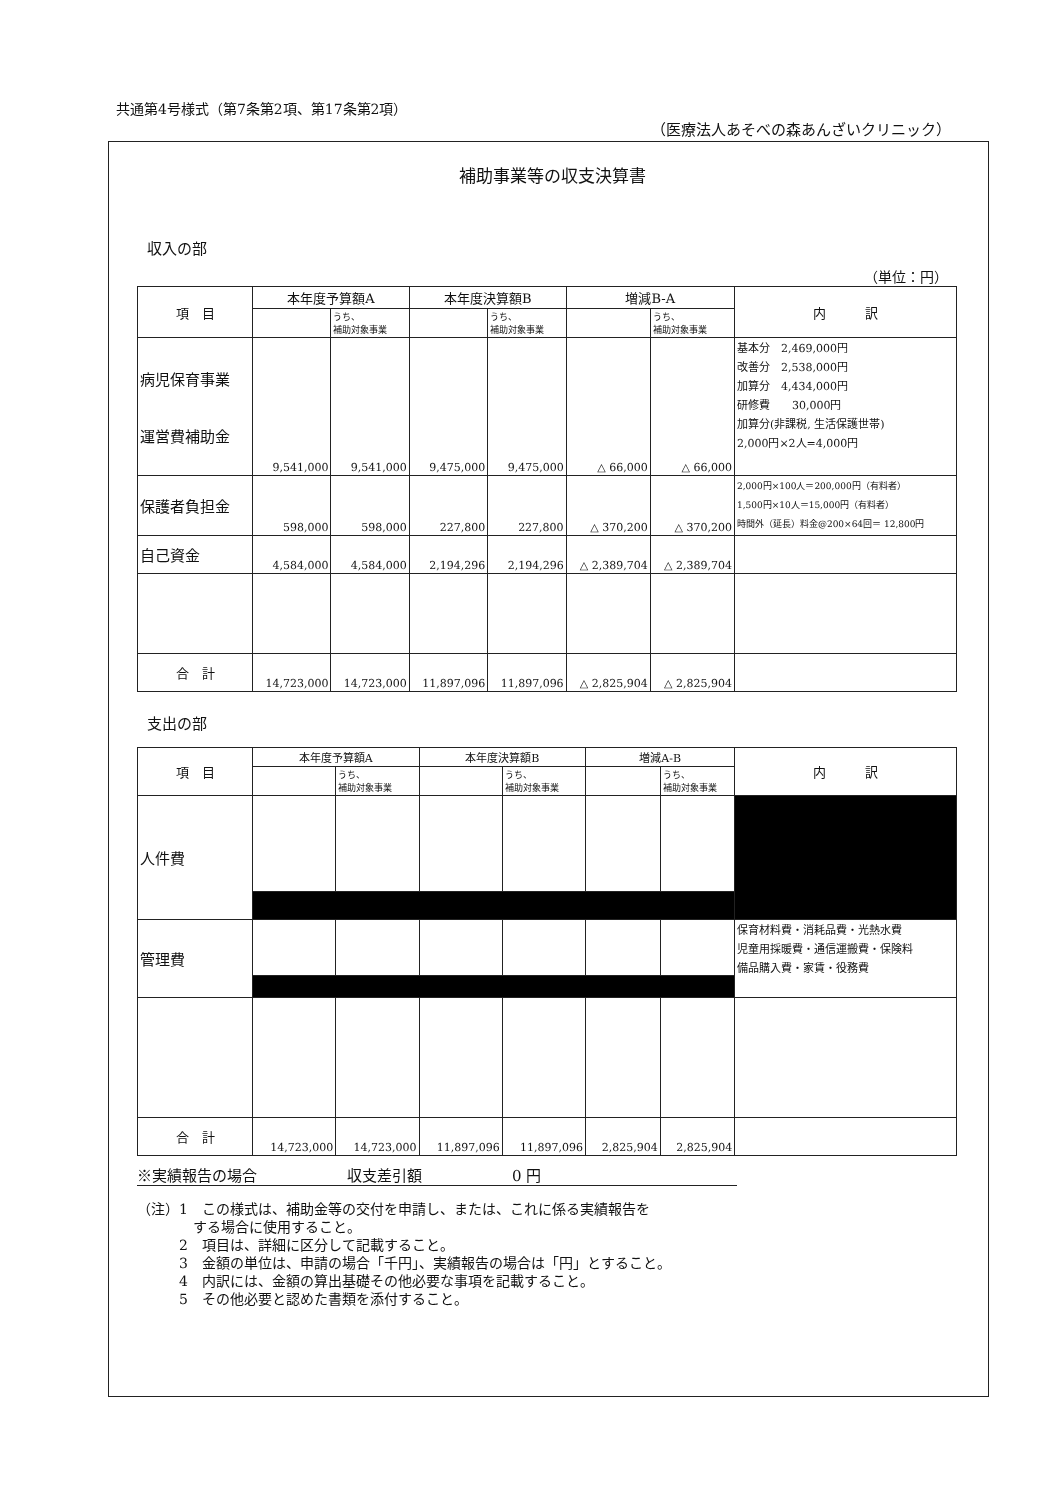共通第4号様式（第7条第2項、第17条第2項）
（医療法人あそべの森あんざいクリニック）
補助事業等の収支決算書
収入の部
（単位：円）
| 項 目 | 本年度予算額A | | 本年度決算額B | | 増減B-A | | 内 訳 |
| --- | --- | --- | --- | --- | --- | --- | --- |
| | | うち、 補助対象事業 | | うち、 補助対象事業 | | うち、 補助対象事業 | |
| 病児保育事業 運営費補助金 | 9,541,000 | 9,541,000 | 9,475,000 | 9,475,000 | △ 66,000 | △ 66,000 | 基本分 2,469,000円 改善分 2,538,000円 加算分 4,434,000円 研修費 30,000円 加算分(非課税, 生活保護世帯) 2,000円×2人=4,000円 |
| 保護者負担金 | 598,000 | 598,000 | 227,800 | 227,800 | △ 370,200 | △ 370,200 | 2,000円×100人＝200,000円（有料者） 1,500円×10人＝15,000円（有料者） 時間外（延長）料金@200×64回＝ 12,800円 |
| 自己資金 | 4,584,000 | 4,584,000 | 2,194,296 | 2,194,296 | △ 2,389,704 | △ 2,389,704 | |
| 合 計 | 14,723,000 | 14,723,000 | 11,897,096 | 11,897,096 | △ 2,825,904 | △ 2,825,904 | |
支出の部
| 項 目 | 本年度予算額A | | 本年度決算額B | | 増減A-B | | 内 訳 |
| --- | --- | --- | --- | --- | --- | --- | --- |
| | | うち、 補助対象事業 | | うち、 補助対象事業 | | うち、 補助対象事業 | |
| 人件費 | | | | | | | |
| 管理費 | | | | | | | 保育材料費・消耗品費・光熱水費 児童用採暖費・通信運搬費・保険料 備品購入費・家賃・役務費 |
| 合 計 | 14,723,000 | 14,723,000 | 11,897,096 | 11,897,096 | 2,825,904 | 2,825,904 | |
※実績報告の場合　　　　　　収支差引額　　　　　　0 円
（注）1　この様式は、補助金等の交付を申請し、または、これに係る実績報告を
　　　　する場合に使用すること。
　　　2　項目は、詳細に区分して記載すること。
　　　3　金額の単位は、申請の場合「千円」、実績報告の場合は「円」とすること。
　　　4　内訳には、金額の算出基礎その他必要な事項を記載すること。
　　　5　その他必要と認めた書類を添付すること。